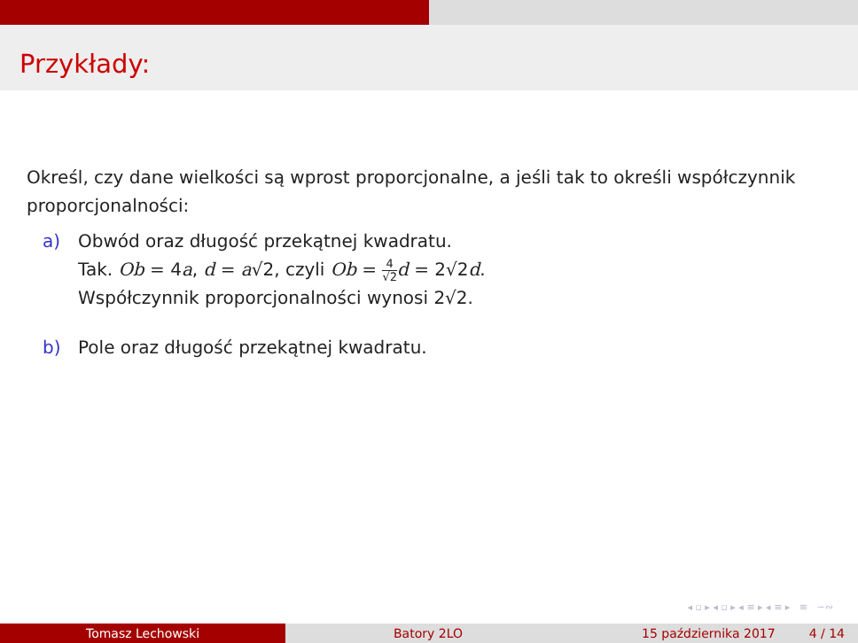Przykłady:
Określ, czy dane wielkości są wprost proporcjonalne, a jeśli tak to określi współczynnik proporcjonalności:
a) Obwód oraz długość przekątnej kwadratu.
Tak. Ob = 4a, d = a√2, czyli Ob = 4 √2 d = 2√2d.
Współczynnik proporcjonalności wynosi 2√2.
b) Pole oraz długość przekątnej kwadratu.
◂ ▫ ▸ ◂ ▫ ▸ ◂ ≡ ▸ ◂ ≡ ▸ ≡ ∽∾
Tomasz Lechowski Batory 2LO 15 października 2017 4 / 14